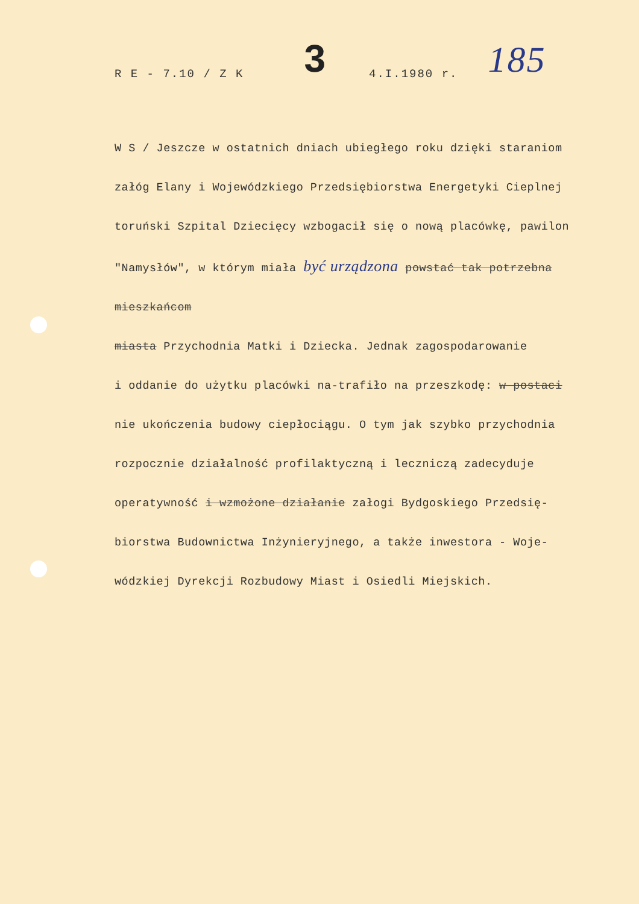R E - 7.10 / Z K 3 4.I.1980 r. 185
W S / Jeszcze w ostatnich dniach ubiegłego roku dzięki staraniom
załóg Elany i Wojewódzkiego Przedsiębiorstwa Energetyki Cieplnej
toruński Szpital Dziecięcy wzbogacił się o nową placówkę, pawilon
"Namysłów", w którym miała być urządzona powstać tak potrzebna mieszkańcom
miasta Przychodnia Matki i Dziecka. Jednak zagospodarowanie
i oddanie do użytku placówki na-trafiło na przeszkodę: w postaci
nie ukończenia budowy ciepłociągu. O tym jak szybko przychodnia
rozpocznie działalność profilaktyczną i leczniczą zadecyduje
operatywność i wzmożone działanie załogi Bydgoskiego Przedsię-
biorstwa Budownictwa Inżynieryjnego, a także inwestora - Woje-
wódzkiej Dyrekcji Rozbudowy Miast i Osiedli Miejskich.